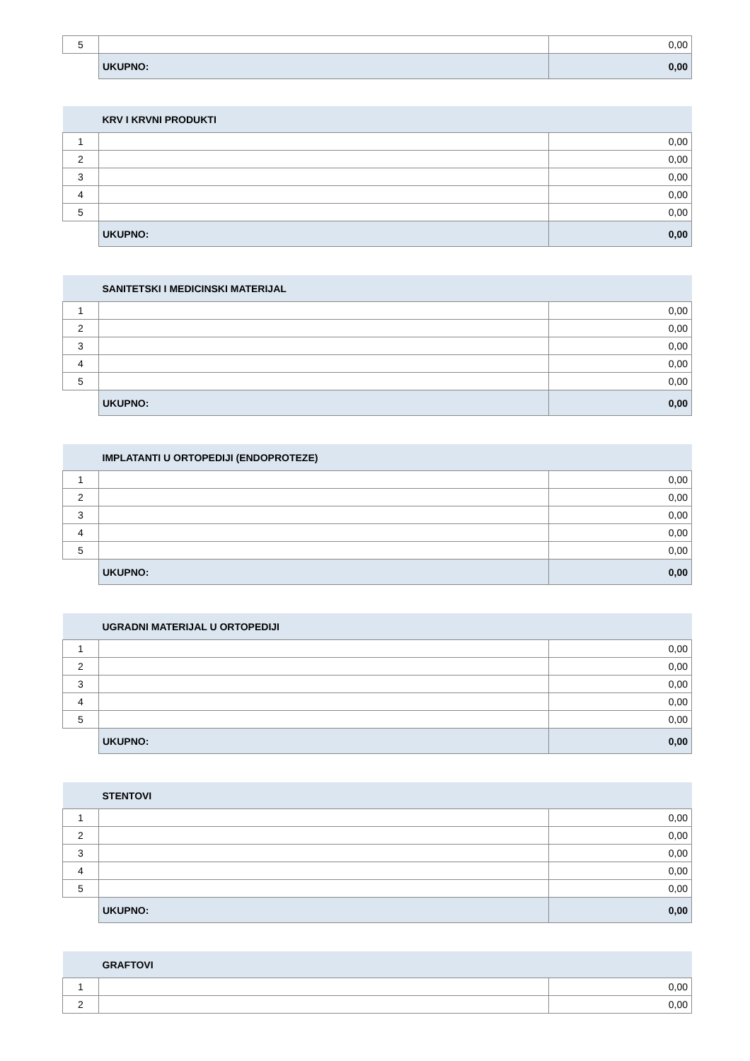| 5 | | 0,00 |
| | UKUPNO: | 0,00 |
| | KRV I KRVNI PRODUKTI | |
| 1 | | 0,00 |
| 2 | | 0,00 |
| 3 | | 0,00 |
| 4 | | 0,00 |
| 5 | | 0,00 |
| | UKUPNO: | 0,00 |
| | SANITETSKI I MEDICINSKI MATERIJAL | |
| 1 | | 0,00 |
| 2 | | 0,00 |
| 3 | | 0,00 |
| 4 | | 0,00 |
| 5 | | 0,00 |
| | UKUPNO: | 0,00 |
| | IMPLATANTI U ORTOPEDIJI (ENDOPROTEZE) | |
| 1 | | 0,00 |
| 2 | | 0,00 |
| 3 | | 0,00 |
| 4 | | 0,00 |
| 5 | | 0,00 |
| | UKUPNO: | 0,00 |
| | UGRADNI MATERIJAL U ORTOPEDIJI | |
| 1 | | 0,00 |
| 2 | | 0,00 |
| 3 | | 0,00 |
| 4 | | 0,00 |
| 5 | | 0,00 |
| | UKUPNO: | 0,00 |
| | STENTOVI | |
| 1 | | 0,00 |
| 2 | | 0,00 |
| 3 | | 0,00 |
| 4 | | 0,00 |
| 5 | | 0,00 |
| | UKUPNO: | 0,00 |
| | GRAFTOVI | |
| 1 | | 0,00 |
| 2 | | 0,00 |